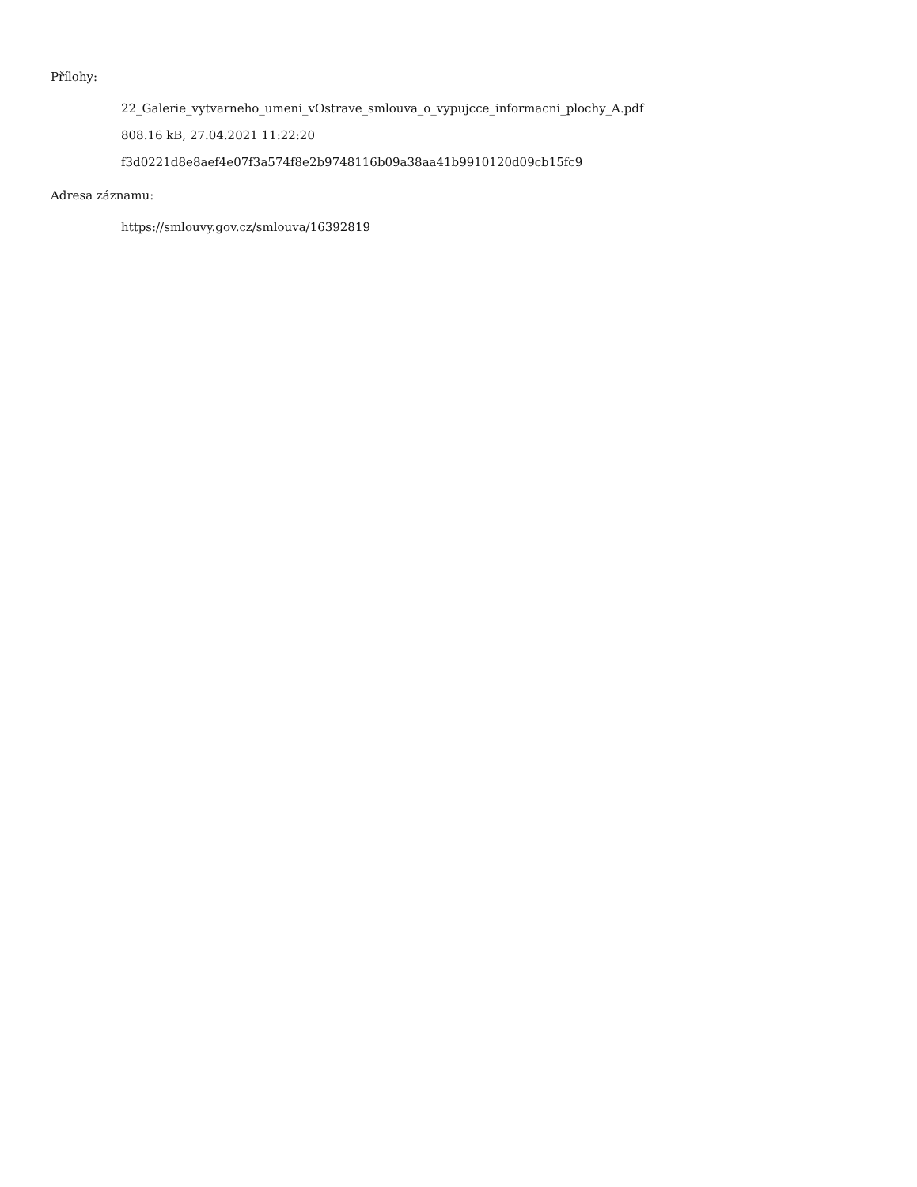Přílohy:
22_Galerie_vytvarneho_umeni_vOstrave_smlouva_o_vypujcce_informacni_plochy_A.pdf
808.16 kB, 27.04.2021 11:22:20
f3d0221d8e8aef4e07f3a574f8e2b9748116b09a38aa41b9910120d09cb15fc9
Adresa záznamu:
https://smlouvy.gov.cz/smlouva/16392819